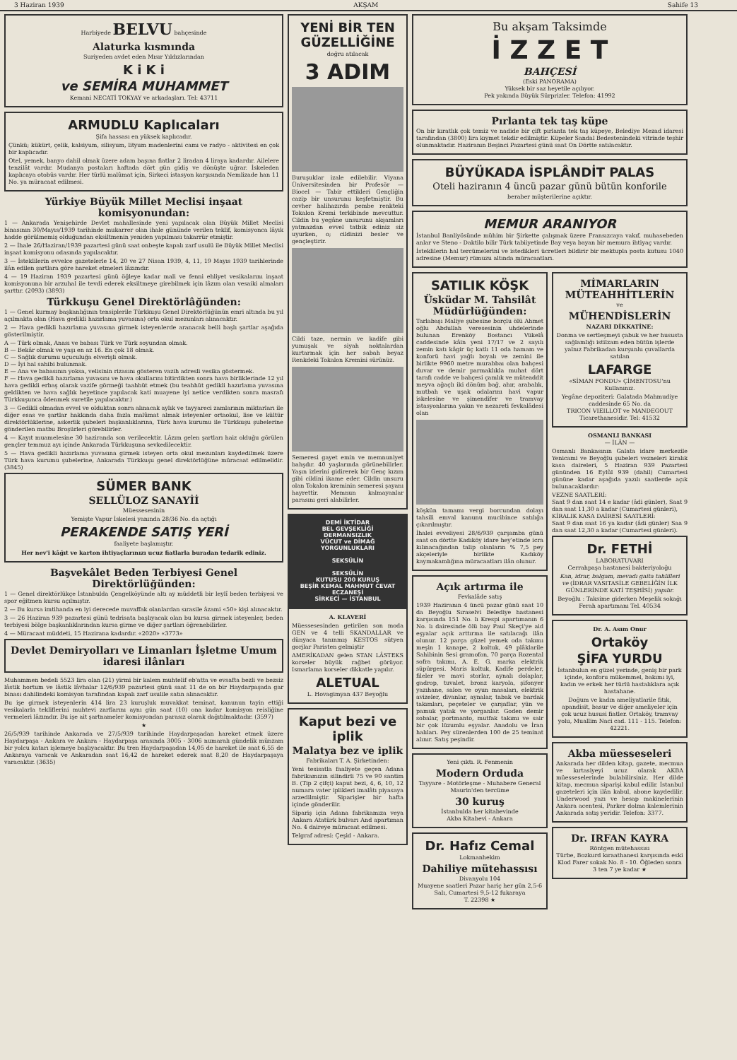3 Haziran 1939 AKŞAM Sahife 13
Harbiyede BELVU bahçesinde
Alaturka kısmında
Suriyeden avdet eden Mısır Yıldızlarından
K i K i
ve SEMİRA MUHAMMET
Kemani NECATİ TOKYAY ve arkadaşları. Tel: 43711
ARMUDLU Kaplıcaları
Şifa hassası en yüksek kaplıcadır.
Çünkü; kükürt, çelik, kalsiyum, silisyum, lityum madenlerini camı ve radyo - aktivitesi en çok bir kaplıcadır.
Otel, yemek, banyo dahil olmak üzere adam başına fiatlar 2 liradan 4 liraya kadardır. Ailelere tenzilât vardır. Mudanya postaları haftada dört gün gidiş ve dönüşte uğrar. İskeleden kaplıcaya otobüs vardır. Her türlü malûmat için, Sirkeci istasyon karşısında Nemlizade han 11 No. ya müracaat edilmesi.
Yürkiye Büyük Millet Meclisi inşaat komisyonundan:
1 — Ankarada Yenişehirde Devlet mahallesinde yeni yapılacak olan Büyük Millet Meclisi binasının 30/Mayıs/1939 tarihinde mukarrer olan ihale gününde verilen teklif, komisyonca lâyık hadde görülmemiş olduğundan eksiltmenin yeniden yapılması takarrür etmiştir.
2 — İhale 26/Haziran/1939 pazartesi günü saat onbeşte kapalı zarf usulü ile Büyük Millet Meclisi inşaat komisyonu odasında yapılacaktır.
3 — İsteklilerin evvelce gazetelerle 14, 20 ve 27 Nisan 1939, 4, 11, 19 Mayıs 1939 tarihlerinde ilân edilen şartlara göre hareket etmeleri lâzımdır.
4 — 19 Haziran 1939 pazartesi günü öğleye kadar mali ve fenni ehliyet vesikalarını inşaat komisyonuna bir arzuhal ile tevdi ederek eksiltmeye girebilmek için lâzım olan vesaiki almaları şarttır. (2093) (3893)
Türkkuşu Genel Direktörlâğünden:
1 — Genel kurmay başkanlığının tensiplerile Türkkuşu Genel Direktörlüğünün emri altında bu yıl açılmakta olan (Hava gedikli hazırlama yuvasına) orta okul mezunları alınacaktır.
2 — Hava gedikli hazırlama yuvasına girmek isteyenlerde aranacak belli başlı şartlar aşağıda gösterilmiştir.
A — Türk olmak, Anası ve babası Türk ve Türk soyundan olmak.
B — Bekâr olmak ve yaşı en az 16. En çok 18 olmak.
C — Sağlık durumu uçuculuğa elverişli olmak.
D — İyi hal sahibi bulunmak.
E — Ana ve babasının yoksa, velisinin rizasını gösteren vazih adresli vesika göstermek.
F — Hava gedikli hazırlama yuvasını ve hava okullarını bitirdikten sonra hava birliklerinde 12 yıl hava gedikli erbaş olarak vazife görmeği taahhüt etmek (bu teahhüt gedikli hazırlama yuvasına geldikten ve hava sağlık heyetince yapılacak kati muayene iyi netice verdikten sonra masrafı Türkkuşunca ödenmek suretile yapılacaktır.)
3 — Gedikli olmadan evvel ve olduktan sonra alınacak aylık ve tayyareci zamlarının miktarları ile diğer esas ve şartlar hakkında daha fazla malûmat almak isteyenler ortaokul, lise ve kültür direktörlüklerine, askerlik şubeleri başkanlıklarına, Türk hava kurumu ile Türkkuşu şubelerine gönderilen matbu Broşürleri görebilirler.
4 — Kayıt muamelesine 30 haziranda son verilecektir. Lâzım gelen şartları haiz olduğu görülen gençler temmuz ayı içinde Ankarada Türkkuşuna sevkedilecektir.
5 — Hava gedikli hazırlama yuvasına girmek isteyen orta okul mezunları kaydedilmek üzere Türk hava kurumu şubelerine, Ankarada Türkkuşu genel direktörlüğüne müracaat edilmelidir. (3845)
SÜMER BANK
SELLÜLOZ SANAYİİ
Müessesesinin
Yemişte Vapur İskelesi yanında 28/36 No. da açtığı
PERAKENDE SATIŞ YERİ
faaliyete başlamıştır.
Her nev'i kâğıt ve karton ihtiyaçlarınızı ucuz fiatlarla buradan tedarik ediniz.
Başvekâlet Beden Terbiyesi Genel Direktörlüğünden:
1 — Genel direktörlükçe İstanbulda Çengelköyünde altı ay müddetli bir leylî beden terbiyesi ve spor eğitmen kursu açılmıştır.
2 — Bu kursa imtihanda en iyi derecede muvaffak olanlardan sırasile âzami «50» kişi alınacaktır.
3 — 26 Haziran 939 pazartesi günü tedrisata başlıyacak olan bu kursa girmek isteyenler, beden terbiyesi bölge başkanlıklarından kursa girme ve diğer şartları öğrenebilirler.
4 — Müracaat müddeti, 15 Hazirana kadardır. «2020» «3773»
Devlet Demiryolları ve Limanları İşletme Umum idaresi ilânları
Muhammen bedeli 5523 lira olan (21) yirmi bir kalem muhtelif eb'atta ve evsafta bezli ve bezsiz lâstik hortum ve lâstik lâvhalar 12/6/939 pazartesi günü saat 11 de on bir Haydarpaşada gar binası dahilindeki komisyon tarafından kapalı zarf usulile satın alınacaktır.
Bu işe girmek isteyenlerin 414 lira 23 kuruşluk muvakkat teminat, kanunun tayin ettiği vesikalarla tekliflerini muhtevi zarflarını aynı gün saat (10) ona kadar komisyon reisliğine vermeleri lâzımdır. Bu işe ait şartnameler komisyondan parasız olarak dağıtılmaktadır. (3597)
★
26/5/939 tarihinde Ankarada ve 27/5/939 tarihinde Haydarpaşadan hareket etmek üzere Haydarpaşa - Ankara ve Ankara - Haydarpaşa arasında 3005 - 3006 numaralı gündelik münzam bir yolcu katarı işlemeye başlıyacaktır. Bu tren Haydarpaşadan 14,05 de hareket ile saat 6,55 de Ankaraya varacak ve Ankaradan saat 16,42 de hareket ederek saat 8,20 de Haydarpaşaya varacaktır. (3635)
YENİ BİR TEN GÜZELLİĞİNE
doğru atılacak
3 ADIM
Buruşuklar izale edilebilir. Viyana Üniversitesinden bir Profesör — Biocel — Tabir ettikleri Gençliğin cazip bir unsurunu keşfetmiştir. Bu cevher halihazırda pembe renkteki Tokalon Kremi terkibinde mevcuttur. Cildin bu yegâne unsurunu akşamları yatmazdan evvel tatbik ediniz siz uyurken, o; cildinizi besler ve gençleştirir.
Cildi taze, nermin ve kadife gibi yumuşak ve siyah noktalardan kurtarmak için her sabah beyaz Renkdeki Tokalon Kremini sürünüz.
Semeresi gayet emin ve memnuniyet bahşdır. 40 yaşlarında görünebilirler. Yaşın izlerini gidirerek bir Genç kızım gibi cildini ikame eder. Cildin unsuru olan Tokalon kreminin semeresi şayanı hayrettir. Memnun kalmayanlar parasını geri alabilirler.
DEMİ İKTİDAR
BEL GEVŞEKLİĞİ
DERMANSIZLIK
VÜCUT ve DİMAĞ
YORGUNLUKLARI
SEKSÜLİN
SEKSÜLİN
KUTUSU 200 KURUŞ
BEŞİR KEMAL MAHMUT CEVAT ECZANEŞİ
SİRKECİ — İSTANBUL
A. KLAVERİ
Müessesesinden getirilen son moda GEN ve 4 telli SKANDALLAR ve dünyaca tanınmış KESTOS sütyen gorjlar Paristen gelmiştir
AMERİKADAN gelen STAN LÂSTEKS korseler büyük rağbet görüyor. Ismarlama korseler dikkatle yapılır.
ALETUAL
L. Hovagimyan 437 Beyoğlu
Kaput bezi ve iplik
Malatya bez ve iplik
Fabrikaları T. A. Şirketinden:
Yeni tesisatla faaliyete geçen Adana fabrikamızın silindirli 75 ve 90 santim B. (Tip 2 çifçi) kaput bezi, 4, 6, 10, 12 numara vater iplikleri imalâtı piyasaya arzedilmiştir. Siparişler bir hafta içinde gönderilir.
Sipariş için Adana fabrikamıza veya Ankara Atatürk bulvarı And apartıman No. 4 daireye müracaat edilmesi.
Telgraf adresi: Çeşid - Ankara.
Bu akşam Taksimde
İ Z Z E T
BAHÇESİ
(Eski PANORAMA)
Yüksek bir saz heyetile açılıyor.
Pek yakında Büyük Sürprizler. Telefon: 41992
Pırlanta tek taş küpe
On bir kıratlık çok temiz ve nadide bir çift pırlanta tek taş küpeye, Belediye Mezad idaresi tarafından (3800) lira kıymet tekdir edilmiştir. Küpeler Sandal Bedestenindeki vitrinde teşhir olunmaktadır. Haziranın Beşinci Pazartesi günü saat On Dörtte satılacaktır.
BÜYÜKADA İSPLÂNDİT PALAS
Oteli haziranın 4 üncü pazar günü bütün konforile
beraber müşterilerine açıktır.
MEMUR ARANIYOR
İstanbul Banliyösünde mühim bir Şirkette çalışmak üzere Fransızcaya vakıf, muhasebeden anlar ve Steno - Daktilo bilir Türk tabiiyetinde Bay veya bayan bir memura ihtiyaç vardır.
İsteklilerin hal tercümelerini ve istedikleri ücretleri bildirir bir mektupla posta kutusu 1040 adresine (Memur) rümuzu altında müracaatları.
SATILIK KÖŞK
Üsküdar M. Tahsilât Müdürlüğünden:
Tarlabaşı Maliye şubesine borçlu ölü Ahmet oğlu Abdullah veresesinin uhdelerinde bulunan Erenköy Bostancı Vükelâ caddesinde kâin yeni 17/17 ve 2 sayılı zemin katı kâgir üç katlı 11 oda hamam ve konforü havi yağlı boyalı ve zemini ile birlikte 9960 metre murabbaı olan bahçesi duvar ve demir parmaklıkla muhat dört tarafı cadde ve bahçesi çamlık ve müteaddit meyva ağaçlı iki dönüm bağ, ahır, arabalık, mutbah ve uşak odalarını havi vapur iskelesine ve şimendifer ve tramvay istasyonlarına yakın ve nezareti fevkalâdesi olan
köşkün tamamı vergi borcundan dolayı tahsili emval kanunu mucibince satılığa çıkarılmıştır.
İhalei evveliyesi 28/6/939 çarşamba günü saat on dörtte Kadıköy idare hey'etinde icra kılınacağından talip olanların % 7,5 pey akçeleriyle birlikte Kadıköy kaymakamlığına müracaatları ilân olunur.
Açık artırma ile
Fevkalâde satış
1939 Haziranın 4 üncü pazar günü saat 10 da Beyoğlu Sıraselvi Belediye hastanesi karşısında 151 No. lı Krespi apartımanın 6 No. lı dairesinde ölü bay Paul Skeçi'ye aid eşyalar açık arttırma ile satılacağı ilân olunur. 12 parça güzel yemek oda takımı meşin 1 kanape, 2 koltuk, 49 plâklarile Sahibinin Sesi gramofon, 70 parça Rozental sofra takımı, A. E. G. marka elektrik süpürgesi. Maris koltuk, Kadife perdeler, fileler ve mavi storlar, aynalı dolaplar, gadrop, tuvalet, bronz karyola, şifonyer yazıhane, salon ve oyun masaları, elektrik avizeler, divanlar, aynalar, tabak ve bardak takımları, peçeteler ve çarşaflar, yün ve pamuk yatak ve yorganlar. Goden demir sobalar, portmanto, mutfak takımı ve sair bir çok lüzumlu eşyalar. Anadolu ve İran halıları. Pey sürenlerden 100 de 25 teminat alınır. Satış peşindir.
Yeni çıktı. R. Fenmenin
Modern Orduda
Tayyare - Motörleşme - Muhabere General Maurin'den tercüme
30 kuruş
İstanbulda her kitabevinde
Akba Kitabevi - Ankara
Dr. Hafız Cemal
Lokmanhekim
Dahiliye mütehassısı
Divanyolu 104
Muayene saatleri Pazar hariç her gün 2,5-6 Salı, Cumartesi 9,5-12 fukaraya
T. 22398 ★
MİMARLARIN MÜTEAHHİTLERİN
ve
MÜHENDİSLERİN
NAZARI DİKKATİNE:
Donma ve sertleşmeyi çabuk ve her hususta sağlamlığı istilzam eden bütün işlerde yalnız Fabrikadan kurşunlu çuvallarda satılan
LAFARGE
«SİMAN FONDU» ÇİMENTOSU'nu Kullanınız.
Yegâne depoziteri: Galatada Mahmudiye caddesinde 65 No. da
TRICON VIEILLOT ve MANDEGOUT
Ticarethanesidir. Tel: 41532
OSMANLI BANKASI
— İLÂN —
Osmanlı Bankasının Galata idare merkezile Yenicami ve Beyoğlu şubeleri vezneleri kiralık kasa daireleri, 5 Haziran 939 Pazartesi gününden 16 Eylûl 939 (dahil) Cumartesi gününe kadar aşağıda yazılı saatlerde açık bulunacaklardır:
VEZNE SAATLERİ:
Saat 9 dan saat 14 e kadar (âdi günler), Saat 9 dan saat 11,30 a kadar (Cumartesi günleri),
KİRALIK KASA DAİRESİ SAATLERİ:
Saat 9 dan saat 16 ya kadar (âdi günler) Saa 9 dan saat 12,30 a kadar (Cumartesi günleri).
Dr. FETHİ
LABORATUVARI
Cerrahpaşa hastanesi bakteriyoloğu
Kan, idrar, balgam, mevadı gaita tahlilleri ve (İDRAR VASITASİLE GEBELİĞİN İLK GÜNLERİNDE KATİ TEŞHİSİ) yapılır.
Beyoğlu : Taksime giderken Meşelik sokağı Ferah apartımanı Tel. 40534
Dr. A. Asım Onur
Ortaköy
ŞİFA YURDU
İstanbulun en güzel yerinde, geniş bir park içinde, konforu mükemmel, bakımı iyi, kadın ve erkek her türlü hastalıklara açık hastahane.
Doğum ve kadın ameliyatlarile fıtık, apandisit, basur ve diğer ameliyeler için çok ucuz hususi fiatler. Ortaköy, tramvay yolu, Muallim Naci cad. 111 - 115. Telefon: 42221.
Akba müesseseleri
Ankarada her dilden kitap, gazete, mecmua ve kırtasiyeyi ucuz olarak AKBA müesseselerinde bulabilirsiniz. Her dilde kitap, mecmua siparişi kabul edilir. İstanbul gazeteleri için ilân kabul, abone kaydedilir. Underwood yazı ve hesap makinelerinin Ankara acentesi, Parker dolma kalemlerinin Ankarada satış yeridir. Telefon: 3377.
Dr. IRFAN KAYRA
Röntgen mütehassısı
Türbe, Bozkurd kıraathanesi karşısında eski Klod Farer sokak No. 8 - 10. Öğleden sonra 3 ten 7 ye kadar ★